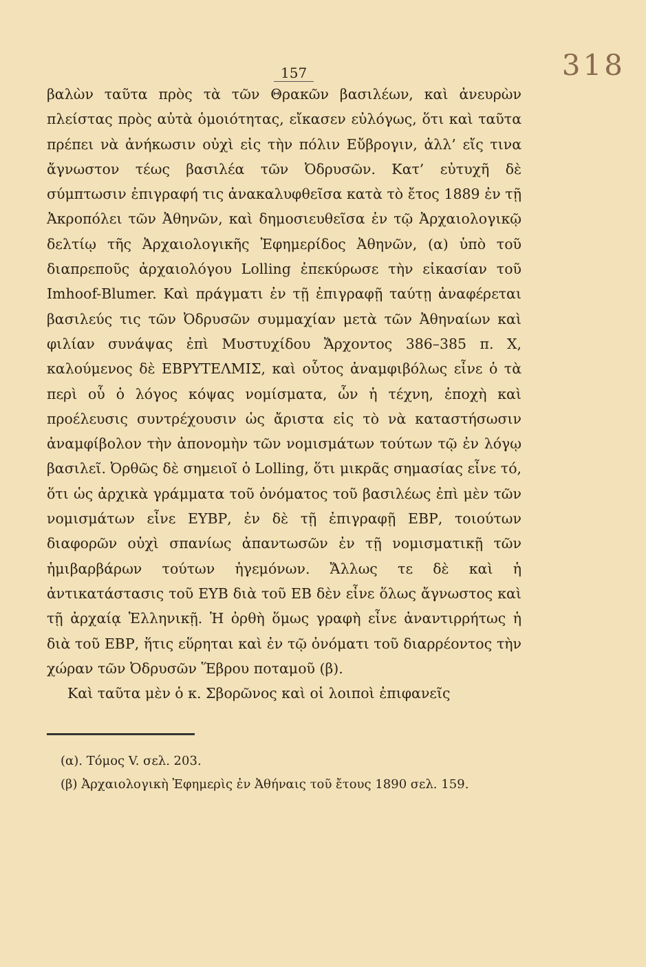157 318
βαλὼν ταῦτα πρὸς τὰ τῶν Θρακῶν βασιλέων, καὶ ἀνευρὼν πλείστας πρὸς αὐτὰ ὁμοιότητας, εἴκασεν εὐλόγως, ὅτι καὶ ταῦτα πρέπει νὰ ἀνήκωσιν οὐχὶ εἰς τὴν πόλιν Εὔβρογιν, ἀλλ’ εἴς τινα ἄγνωστον τέως βασιλέα τῶν Ὀδρυσῶν. Κατ’ εὐτυχῆ δὲ σύμπτωσιν ἐπιγραφή τις ἀνακαλυφθεῖσα κατὰ τὸ ἔτος 1889 ἐν τῇ Ἀκροπόλει τῶν Ἀθηνῶν, καὶ δημοσιευθεῖσα ἐν τῷ Ἀρχαιολογικῷ δελτίῳ τῆς Ἀρχαιολογικῆς Ἐφημερίδος Ἀθηνῶν, (α) ὑπὸ τοῦ διαπρεποῦς ἀρχαιολόγου Lolling ἐπεκύρωσε τὴν εἰκασίαν τοῦ Imhoof-Blumer. Καὶ πράγματι ἐν τῇ ἐπιγραφῇ ταύτῃ ἀναφέρεται βασιλεύς τις τῶν Ὀδρυσῶν συμμαχίαν μετὰ τῶν Ἀθηναίων καὶ φιλίαν συνάψας ἐπὶ Μυστυχίδου Ἄρχοντος 386–385 π. Χ, καλούμενος δὲ ΕΒΡΥΤΕΛΜΙΣ, καὶ οὗτος ἀναμφιβόλως εἶνε ὁ τὰ περὶ οὗ ὁ λόγος κόψας νομίσματα, ὧν ἡ τέχνη, ἐποχὴ καὶ προέλευσις συντρέχουσιν ὡς ἄριστα εἰς τὸ νὰ καταστήσωσιν ἀναμφίβολον τὴν ἀπονομὴν τῶν νομισμάτων τούτων τῷ ἐν λόγῳ βασιλεῖ. Ὀρθῶς δὲ σημειοῖ ὁ Lolling, ὅτι μικρᾶς σημασίας εἶνε τό, ὅτι ὡς ἀρχικὰ γράμματα τοῦ ὀνόματος τοῦ βασιλέως ἐπὶ μὲν τῶν νομισμάτων εἶνε ΕΥΒΡ, ἐν δὲ τῇ ἐπιγραφῇ ΕΒΡ, τοιούτων διαφορῶν οὐχὶ σπανίως ἀπαντωσῶν ἐν τῇ νομισματικῇ τῶν ἡμιβαρβάρων τούτων ἡγεμόνων. Ἄλλως τε δὲ καὶ ἡ ἀντικατάστασις τοῦ ΕΥΒ διὰ τοῦ ΕΒ δὲν εἶνε ὅλως ἄγνωστος καὶ τῇ ἀρχαίᾳ Ἑλληνικῇ. Ἡ ὀρθὴ ὅμως γραφὴ εἶνε ἀναντιρρήτως ἡ διὰ τοῦ ΕΒΡ, ἥτις εὕρηται καὶ ἐν τῷ ὀνόματι τοῦ διαρρέοντος τὴν χώραν τῶν Ὀδρυσῶν Ἕβρου ποταμοῦ (β).
Καὶ ταῦτα μὲν ὁ κ. Σβορῶνος καὶ οἱ λοιποὶ ἐπιφανεῖς
(α). Τόμος V. σελ. 203.
(β) Ἀρχαιολογικὴ Ἐφημερὶς ἐν Ἀθήναις τοῦ ἔτους 1890 σελ. 159.